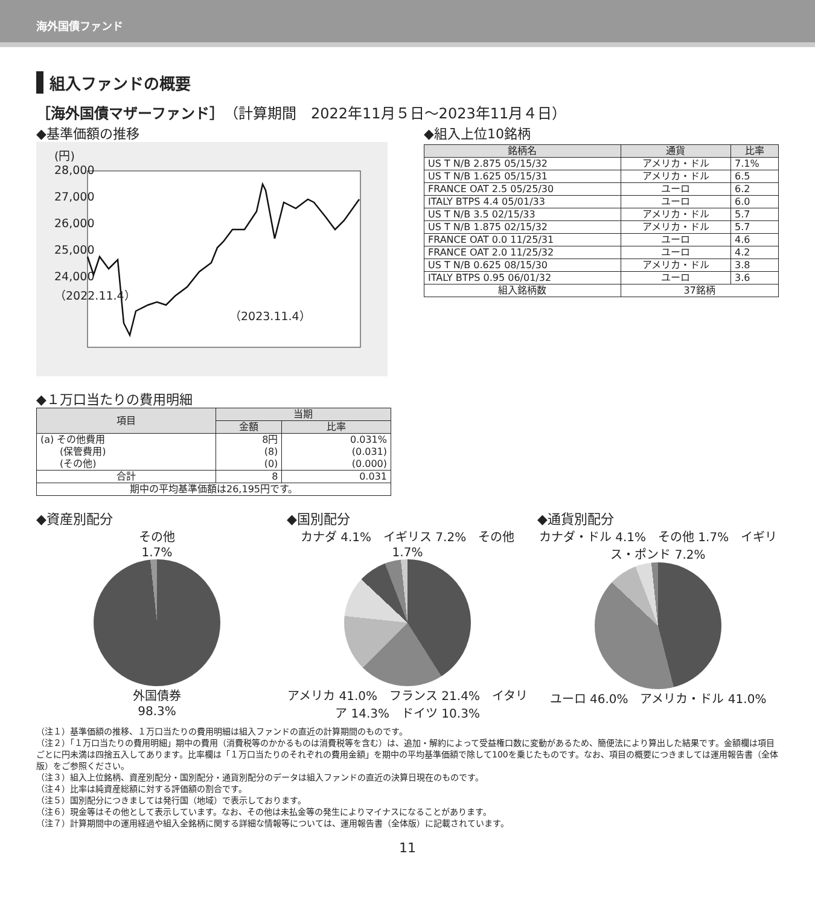海外国債ファンド
組入ファンドの概要
［海外国債マザーファンド］（計算期間　2022年11月５日～2023年11月４日）
◆基準価額の推移
(円)
28,000
27,000
26,000
25,000
24,000
（2022.11.4） （2023.11.4）
◆組入上位10銘柄
| 銘柄名 | 通貨 | 比率 |
| --- | --- | --- |
| US T N/B 2.875 05/15/32 | アメリカ・ドル | 7.1% |
| US T N/B 1.625 05/15/31 | アメリカ・ドル | 6.5 |
| FRANCE OAT 2.5 05/25/30 | ユーロ | 6.2 |
| ITALY BTPS 4.4 05/01/33 | ユーロ | 6.0 |
| US T N/B 3.5 02/15/33 | アメリカ・ドル | 5.7 |
| US T N/B 1.875 02/15/32 | アメリカ・ドル | 5.7 |
| FRANCE OAT 0.0 11/25/31 | ユーロ | 4.6 |
| FRANCE OAT 2.0 11/25/32 | ユーロ | 4.2 |
| US T N/B 0.625 08/15/30 | アメリカ・ドル | 3.8 |
| ITALY BTPS 0.95 06/01/32 | ユーロ | 3.6 |
| 組入銘柄数 | 37銘柄 | |
◆１万口当たりの費用明細
| 項目 | 当期 | |
| --- | --- | --- |
| | 金額 | 比率 |
| (a) その他費用 (保管費用) (その他) | 8円 (8) (0) | 0.031% (0.031) (0.000) |
| 合計 | 8 | 0.031 |
| 期中の平均基準価額は26,195円です。 | | |
◆資産別配分
その他
1.7%
外国債券
98.3%
◆国別配分
カナダ 4.1%　イギリス 7.2%　その他 1.7%
アメリカ 41.0%　フランス 21.4%　イタリア 14.3%　ドイツ 10.3%
◆通貨別配分
カナダ・ドル 4.1%　その他 1.7%　イギリス・ポンド 7.2%
ユーロ 46.0%　アメリカ・ドル 41.0%
（注１）基準価額の推移、１万口当たりの費用明細は組入ファンドの直近の計算期間のものです。
（注２）「１万口当たりの費用明細」期中の費用（消費税等のかかるものは消費税等を含む）は、追加・解約によって受益権口数に変動があるため、簡便法により算出した結果です。金額欄は項目ごとに円未満は四捨五入してあります。比率欄は「１万口当たりのそれぞれの費用金額」を期中の平均基準価額で除して100を乗じたものです。なお、項目の概要につきましては運用報告書（全体版）をご参照ください。
（注３）組入上位銘柄、資産別配分・国別配分・通貨別配分のデータは組入ファンドの直近の決算日現在のものです。
（注４）比率は純資産総額に対する評価額の割合です。
（注５）国別配分につきましては発行国（地域）で表示しております。
（注６）現金等はその他として表示しています。なお、その他は未払金等の発生によりマイナスになることがあります。
（注７）計算期間中の運用経過や組入全銘柄に関する詳細な情報等については、運用報告書（全体版）に記載されています。
11